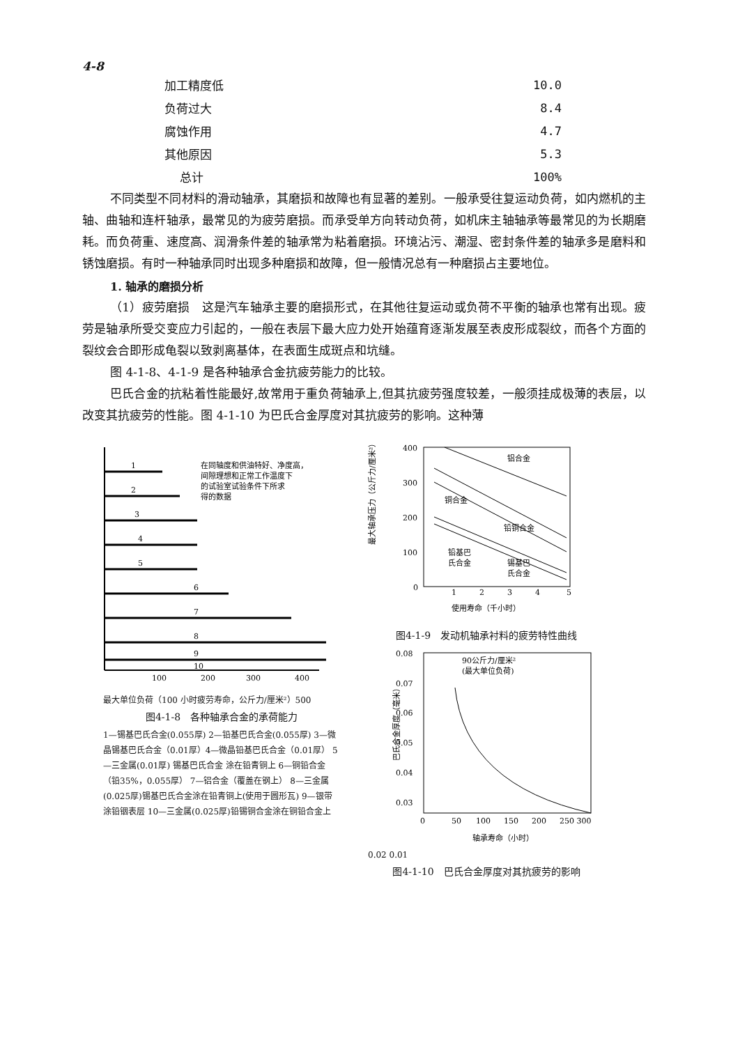4-8
| 加工精度低 | 10.0 |
| 负荷过大 | 8.4 |
| 腐蚀作用 | 4.7 |
| 其他原因 | 5.3 |
| 总计 | 100% |
不同类型不同材料的滑动轴承，其磨损和故障也有显著的差别。一般承受往复运动负荷，如内燃机的主轴、曲轴和连杆轴承，最常见的为疲劳磨损。而承受单方向转动负荷，如机床主轴轴承等最常见的为长期磨耗。而负荷重、速度高、润滑条件差的轴承常为粘着磨损。环境沾污、潮湿、密封条件差的轴承多是磨料和锈蚀磨损。有时一种轴承同时出现多种磨损和故障，但一般情况总有一种磨损占主要地位。
1. 轴承的磨损分析
（1）疲劳磨损　这是汽车轴承主要的磨损形式，在其他往复运动或负荷不平衡的轴承也常有出现。疲劳是轴承所受交变应力引起的，一般在表层下最大应力处开始蕴育逐渐发展至表皮形成裂纹，而各个方面的裂纹会合即形成龟裂以致剥离基体，在表面生成斑点和坑缝。
图 4-1-8、4-1-9 是各种轴承合金抗疲劳能力的比较。
巴氏合金的抗粘着性能最好,故常用于重负荷轴承上,但其抗疲劳强度较差，一般须挂成极薄的表层，以改变其抗疲劳的性能。图 4-1-10 为巴氏合金厚度对其抗疲劳的影响。这种薄
1
2
3
4
5
6
7
8
9
10
在同轴度和供油特好、净度高，
间隙理想和正常工作温度下
的试验室试验条件下所求
得的数据
100
200
300
400
最大单位负荷（100 小时疲劳寿命，公斤力/厘米²）500
图4-1-8　各种轴承合金的承荷能力
1—锡基巴氏合金(0.055厚) 2—铅基巴氏合金(0.055厚) 3—微晶锡基巴氏合金（0.01厚）4—微晶铅基巴氏合金（0.01厚） 5—三金属(0.01厚) 锡基巴氏合金 涂在铅青铜上 6—铜铅合金（铅35%，0.055厚） 7—铝合金（覆盖在钢上） 8—三金属(0.025厚)锡基巴氏合金涂在铅青铜上(使用于圆形瓦) 9—银带涂铅铟表层 10—三金属(0.025厚)铅锡铜合金涂在铜铅合金上
最大轴承压力（公斤力/厘米²）
400
300
200
100
0
1
2
3
4
5
铝合金
铜合金
铅铜合金
铅基巴
氏合金
锡基巴
氏合金
使用寿命（千小时）
图4-1-9　发动机轴承衬料的疲劳特性曲线
巴氏合金厚度（毫米）
0.08
0.07
0.06
0.05
0.04
0.03
90公斤力/厘米²
(最大单位负荷)
0
50
100
150
200
250 300
轴承寿命（小时）
0.02 0.01
图4-1-10　巴氏合金厚度对其抗疲劳的影响